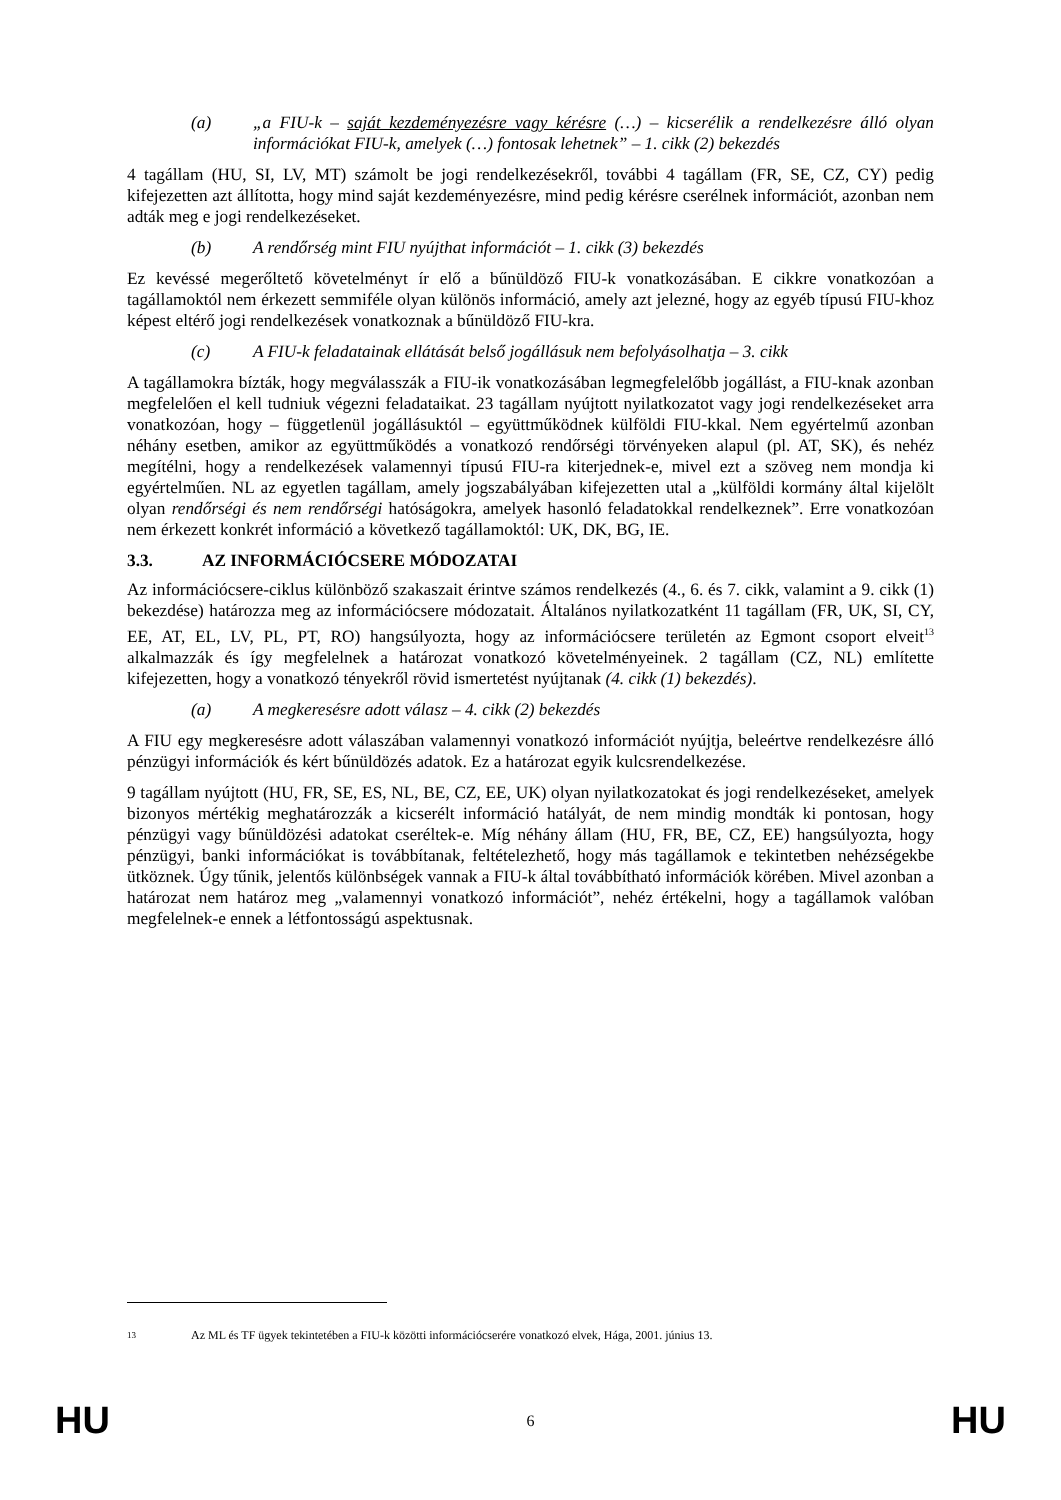(a) „a FIU-k – saját kezdeményezésre vagy kérésre (…) – kicserélik a rendelkezésre álló olyan információkat FIU-k, amelyek (…) fontosak lehetnek” – 1. cikk (2) bekezdés
4 tagállam (HU, SI, LV, MT) számolt be jogi rendelkezésekről, további 4 tagállam (FR, SE, CZ, CY) pedig kifejezetten azt állította, hogy mind saját kezdeményezésre, mind pedig kérésre cserélnek információt, azonban nem adták meg e jogi rendelkezéseket.
(b) A rendőrség mint FIU nyújthat információt – 1. cikk (3) bekezdés
Ez kevéssé megerőltető követelményt ír elő a bűnüldöző FIU-k vonatkozásában. E cikkre vonatkozóan a tagállamoktól nem érkezett semmiféle olyan különös információ, amely azt jelezné, hogy az egyéb típusú FIU-khoz képest eltérő jogi rendelkezések vonatkoznak a bűnüldöző FIU-kra.
(c) A FIU-k feladatainak ellátását belső jogállásuk nem befolyásolhatja – 3. cikk
A tagállamokra bízták, hogy megválasszák a FIU-ik vonatkozásában legmegfelelőbb jogállást, a FIU-knak azonban megfelelően el kell tudniuk végezni feladataikat. 23 tagállam nyújtott nyilatkozatot vagy jogi rendelkezéseket arra vonatkozóan, hogy – függetlenül jogállásuktól – együttműködnek külföldi FIU-kkal. Nem egyértelmű azonban néhány esetben, amikor az együttműködés a vonatkozó rendőrségi törvényeken alapul (pl. AT, SK), és nehéz megítélni, hogy a rendelkezések valamennyi típusú FIU-ra kiterjednek-e, mivel ezt a szöveg nem mondja ki egyértelműen. NL az egyetlen tagállam, amely jogszabályában kifejezetten utal a „külföldi kormány által kijelölt olyan rendőrségi és nem rendőrségi hatóságokra, amelyek hasonló feladatokkal rendelkeznek”. Erre vonatkozóan nem érkezett konkrét információ a következő tagállamoktól: UK, DK, BG, IE.
3.3. AZ INFORMÁCIÓCSERE MÓDOZATAI
Az információcsere-ciklus különböző szakaszait érintve számos rendelkezés (4., 6. és 7. cikk, valamint a 9. cikk (1) bekezdése) határozza meg az információcsere módozatait. Általános nyilatkozatként 11 tagállam (FR, UK, SI, CY, EE, AT, EL, LV, PL, PT, RO) hangsúlyozta, hogy az információcsere területén az Egmont csoport elveit<sup>13</sup> alkalmazzák és így megfelelnek a határozat vonatkozó követelményeinek. 2 tagállam (CZ, NL) említette kifejezetten, hogy a vonatkozó tényekről rövid ismertetést nyújtanak (4. cikk (1) bekezdés).
(a) A megkeresésre adott válasz – 4. cikk (2) bekezdés
A FIU egy megkeresésre adott válaszában valamennyi vonatkozó információt nyújtja, beleértve rendelkezésre álló pénzügyi információk és kért bűnüldözés adatok. Ez a határozat egyik kulcsrendelkezése.
9 tagállam nyújtott (HU, FR, SE, ES, NL, BE, CZ, EE, UK) olyan nyilatkozatokat és jogi rendelkezéseket, amelyek bizonyos mértékig meghatározzák a kicserélt információ hatályát, de nem mindig mondták ki pontosan, hogy pénzügyi vagy bűnüldözési adatokat cseréltek-e. Míg néhány állam (HU, FR, BE, CZ, EE) hangsúlyozta, hogy pénzügyi, banki információkat is továbbítanak, feltételezhető, hogy más tagállamok e tekintetben nehézségekbe ütköznek. Úgy tűnik, jelentős különbségek vannak a FIU-k által továbbítható információk körében. Mivel azonban a határozat nem határoz meg „valamennyi vonatkozó információt”, nehéz értékelni, hogy a tagállamok valóban megfelelnek-e ennek a létfontosságú aspektusnak.
13 Az ML és TF ügyek tekintetében a FIU-k közötti információcserére vonatkozó elvek, Hága, 2001. június 13.
HU 6 HU